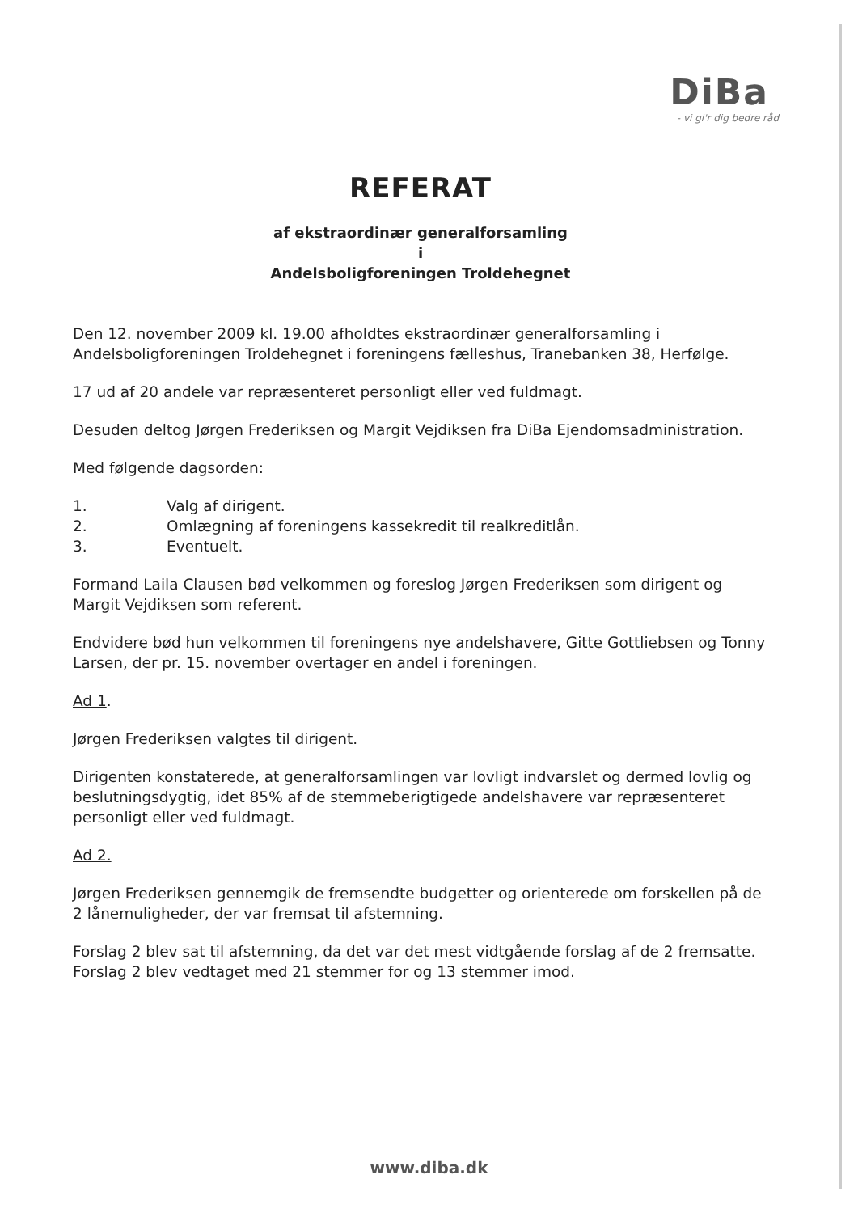DiBa
- vi gi'r dig bedre råd
REFERAT
af ekstraordinær generalforsamling
i
Andelsboligforeningen Troldehegnet
Den 12. november 2009 kl. 19.00 afholdtes ekstraordinær generalforsamling i Andelsboligforeningen Troldehegnet i foreningens fælleshus, Tranebanken 38, Herfølge.
17 ud af 20 andele var repræsenteret personligt eller ved fuldmagt.
Desuden deltog Jørgen Frederiksen og Margit Vejdiksen fra DiBa Ejendomsadministration.
Med følgende dagsorden:
1. Valg af dirigent.
2. Omlægning af foreningens kassekredit til realkreditlån.
3. Eventuelt.
Formand Laila Clausen bød velkommen og foreslog Jørgen Frederiksen som dirigent og Margit Vejdiksen som referent.
Endvidere bød hun velkommen til foreningens nye andelshavere, Gitte Gottliebsen og Tonny Larsen, der pr. 15. november overtager en andel i foreningen.
Ad 1.
Jørgen Frederiksen valgtes til dirigent.
Dirigenten konstaterede, at generalforsamlingen var lovligt indvarslet og dermed lovlig og beslutningsdygtig, idet 85% af de stemmeberigtigede andelshavere var repræsenteret personligt eller ved fuldmagt.
Ad 2.
Jørgen Frederiksen gennemgik de fremsendte budgetter og orienterede om forskellen på de 2 lånemuligheder, der var fremsat til afstemning.
Forslag 2 blev sat til afstemning, da det var det mest vidtgående forslag af de 2 fremsatte. Forslag 2 blev vedtaget med 21 stemmer for og 13 stemmer imod.
www.diba.dk